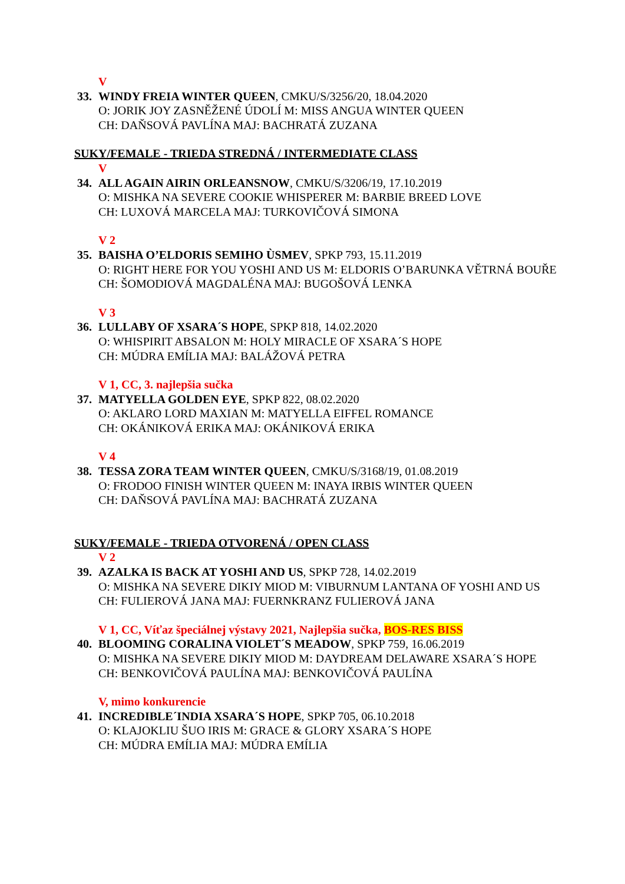V
33. WINDY FREIA WINTER QUEEN, CMKU/S/3256/20, 18.04.2020
O: JORIK JOY ZASNĚŽENÉ ÚDOLÍ M: MISS ANGUA WINTER QUEEN
CH: DAŇSOVÁ PAVLÍNA MAJ: BACHRATÁ ZUZANA
SUKY/FEMALE - TRIEDA STREDNÁ / INTERMEDIATE CLASS
V
34. ALL AGAIN AIRIN ORLEANSNOW, CMKU/S/3206/19, 17.10.2019
O: MISHKA NA SEVERE COOKIE WHISPERER M: BARBIE BREED LOVE
CH: LUXOVÁ MARCELA MAJ: TURKOVIČOVÁ SIMONA
V 2
35. BAISHA O’ELDORIS SEMIHO ÙSMEV, SPKP 793, 15.11.2019
O: RIGHT HERE FOR YOU YOSHI AND US M: ELDORIS O’BARUNKA VĚTRNÁ BOUŘE
CH: ŠOMODIOVÁ MAGDALÉNA MAJ: BUGOŠOVÁ LENKA
V 3
36. LULLABY OF XSARA´S HOPE, SPKP 818, 14.02.2020
O: WHISPIRIT ABSALON M: HOLY MIRACLE OF XSARA´S HOPE
CH: MÚDRA EMÍLIA MAJ: BALÁŽOVÁ PETRA
V 1, CC, 3. najlepšia sučka
37. MATYELLA GOLDEN EYE, SPKP 822, 08.02.2020
O: AKLARO LORD MAXIAN M: MATYELLA EIFFEL ROMANCE
CH: OKÁNIKOVÁ ERIKA MAJ: OKÁNIKOVÁ ERIKA
V 4
38. TESSA ZORA TEAM WINTER QUEEN, CMKU/S/3168/19, 01.08.2019
O: FRODOO FINISH WINTER QUEEN M: INAYA IRBIS WINTER QUEEN
CH: DAŇSOVÁ PAVLÍNA MAJ: BACHRATÁ ZUZANA
SUKY/FEMALE - TRIEDA OTVORENÁ / OPEN CLASS
V 2
39. AZALKA IS BACK AT YOSHI AND US, SPKP 728, 14.02.2019
O: MISHKA NA SEVERE DIKIY MIOD M: VIBURNUM LANTANA OF YOSHI AND US
CH: FULIEROVÁ JANA MAJ: FUERNKRANZ FULIEROVÁ JANA
V 1, CC, Víťaz špeciálnej výstavy 2021, Najlepšia sučka, BOS-RES BISS
40. BLOOMING CORALINA VIOLET´S MEADOW, SPKP 759, 16.06.2019
O: MISHKA NA SEVERE DIKIY MIOD M: DAYDREAM DELAWARE XSARA´S HOPE
CH: BENKOVIČOVÁ PAULÍNA MAJ: BENKOVIČOVÁ PAULÍNA
V, mimo konkurencie
41. INCREDIBLE´INDIA XSARA´S HOPE, SPKP 705, 06.10.2018
O: KLAJOKLIU ŠUO IRIS M: GRACE & GLORY XSARA´S HOPE
CH: MÚDRA EMÍLIA MAJ: MÚDRA EMÍLIA